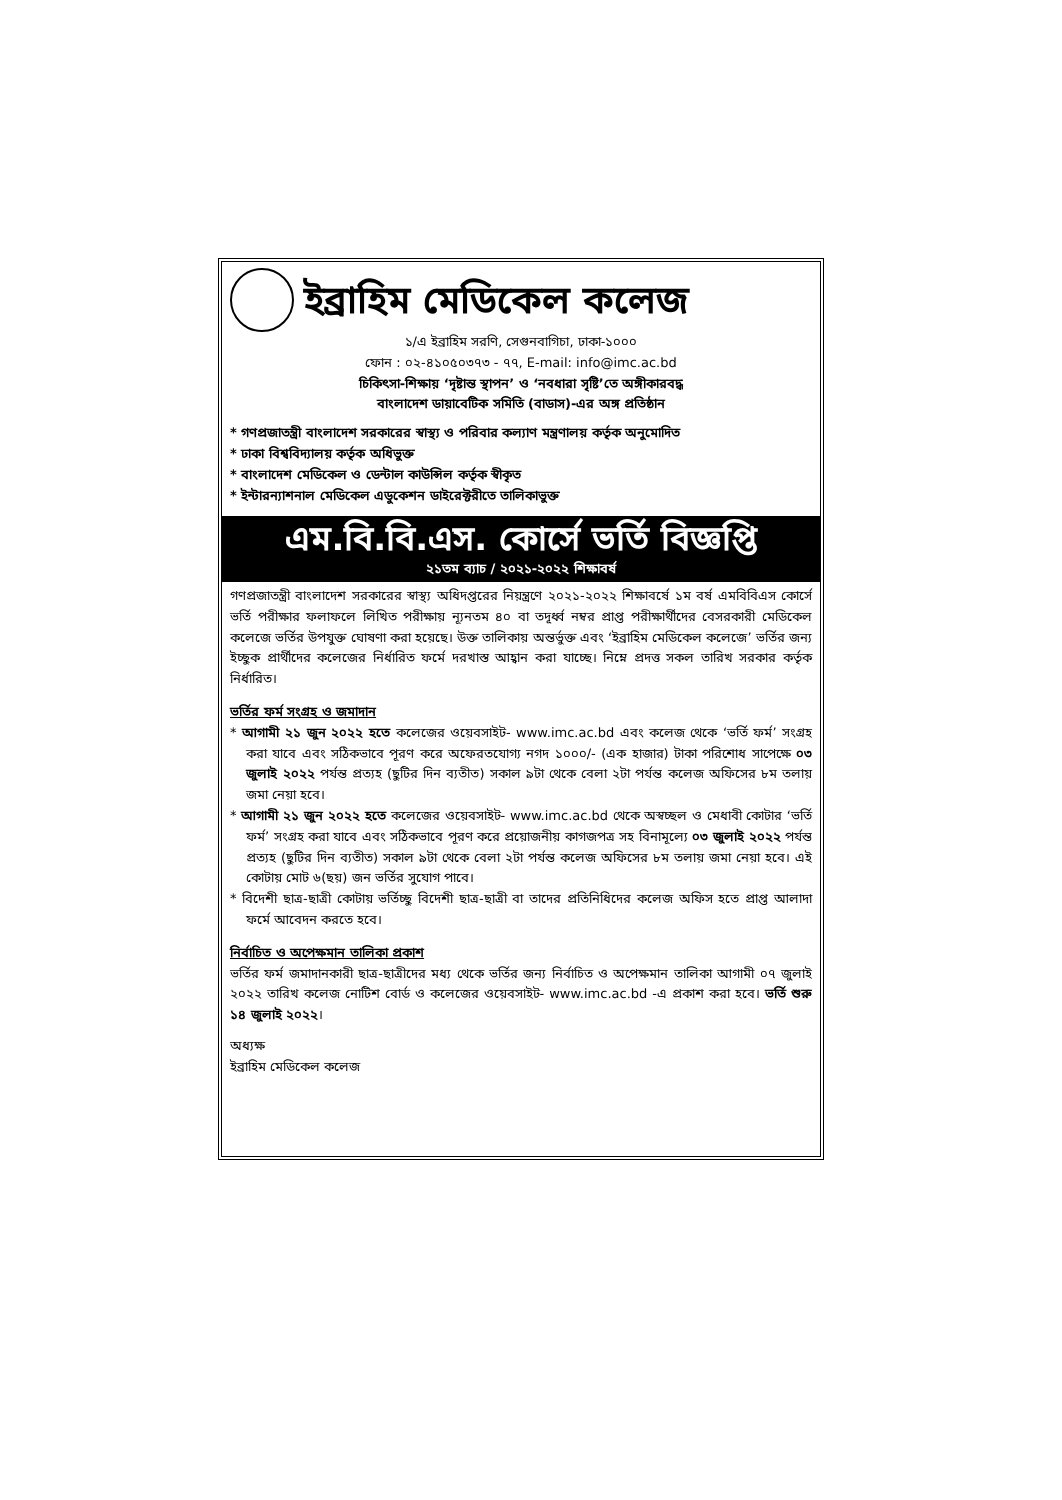ইব্রাহিম মেডিকেল কলেজ
১/এ ইব্রাহিম সরণি, সেগুনবাগিচা, ঢাকা-১০০০
ফোন : ০২-৪১০৫০৩৭৩ - ৭৭, E-mail: info@imc.ac.bd
চিকিৎসা-শিক্ষায় ‘দৃষ্টান্ত স্থাপন’ ও ‘নবধারা সৃষ্টি’তে অঙ্গীকারবদ্ধ
বাংলাদেশ ডায়াবেটিক সমিতি (বাডাস)-এর অঙ্গ প্রতিষ্ঠান
* গণপ্রজাতন্ত্রী বাংলাদেশ সরকারের স্বাস্থ্য ও পরিবার কল্যাণ মন্ত্রণালয় কর্তৃক অনুমোদিত
* ঢাকা বিশ্ববিদ্যালয় কর্তৃক অধিভুক্ত
* বাংলাদেশ মেডিকেল ও ডেন্টাল কাউন্সিল কর্তৃক স্বীকৃত
* ইন্টারন্যাশনাল মেডিকেল এডুকেশন ডাইরেক্টরীতে তালিকাভুক্ত
এম.বি.বি.এস. কোর্সে ভর্তি বিজ্ঞপ্তি
২১তম ব্যাচ / ২০২১-২০২২ শিক্ষাবর্ষ
গণপ্রজাতন্ত্রী বাংলাদেশ সরকারের স্বাস্থ্য অধিদপ্তরের নিয়ন্ত্রণে ২০২১-২০২২ শিক্ষাবর্ষে ১ম বর্ষ এমবিবিএস কোর্সে ভর্তি পরীক্ষার ফলাফলে লিখিত পরীক্ষায় ন্যূনতম ৪০ বা তদূর্ধ্ব নম্বর প্রাপ্ত পরীক্ষার্থীদের বেসরকারী মেডিকেল কলেজে ভর্তির উপযুক্ত ঘোষণা করা হয়েছে। উক্ত তালিকায় অন্তর্ভুক্ত এবং ‘ইব্রাহিম মেডিকেল কলেজে’ ভর্তির জন্য ইচ্ছুক প্রার্থীদের কলেজের নির্ধারিত ফর্মে দরখাস্ত আহ্বান করা যাচ্ছে। নিম্নে প্রদত্ত সকল তারিখ সরকার কর্তৃক নির্ধারিত।
ভর্তির ফর্ম সংগ্রহ ও জমাদান
* আগামী ২১ জুন ২০২২ হতে কলেজের ওয়েবসাইট- www.imc.ac.bd এবং কলেজ থেকে ‘ভর্তি ফর্ম’ সংগ্রহ করা যাবে এবং সঠিকভাবে পূরণ করে অফেরতযোগ্য নগদ ১০০০/- (এক হাজার) টাকা পরিশোধ সাপেক্ষে ০৩ জুলাই ২০২২ পর্যন্ত প্রত্যহ (ছুটির দিন ব্যতীত) সকাল ৯টা থেকে বেলা ২টা পর্যন্ত কলেজ অফিসের ৮ম তলায় জমা নেয়া হবে।
* আগামী ২১ জুন ২০২২ হতে কলেজের ওয়েবসাইট- www.imc.ac.bd থেকে অস্বচ্ছল ও মেধাবী কোটার ‘ভর্তি ফর্ম’ সংগ্রহ করা যাবে এবং সঠিকভাবে পূরণ করে প্রয়োজনীয় কাগজপত্র সহ বিনামূল্যে ০৩ জুলাই ২০২২ পর্যন্ত প্রত্যহ (ছুটির দিন ব্যতীত) সকাল ৯টা থেকে বেলা ২টা পর্যন্ত কলেজ অফিসের ৮ম তলায় জমা নেয়া হবে। এই কোটায় মোট ৬(ছয়) জন ভর্তির সুযোগ পাবে।
* বিদেশী ছাত্র-ছাত্রী কোটায় ভর্তিচ্ছু বিদেশী ছাত্র-ছাত্রী বা তাদের প্রতিনিধিদের কলেজ অফিস হতে প্রাপ্ত আলাদা ফর্মে আবেদন করতে হবে।
নির্বাচিত ও অপেক্ষমান তালিকা প্রকাশ
ভর্তির ফর্ম জমাদানকারী ছাত্র-ছাত্রীদের মধ্য থেকে ভর্তির জন্য নির্বাচিত ও অপেক্ষমান তালিকা আগামী ০৭ জুলাই ২০২২ তারিখ কলেজ নোটিশ বোর্ড ও কলেজের ওয়েবসাইট- www.imc.ac.bd -এ প্রকাশ করা হবে। ভর্তি শুরু ১৪ জুলাই ২০২২।
অধ্যক্ষ
ইব্রাহিম মেডিকেল কলেজ